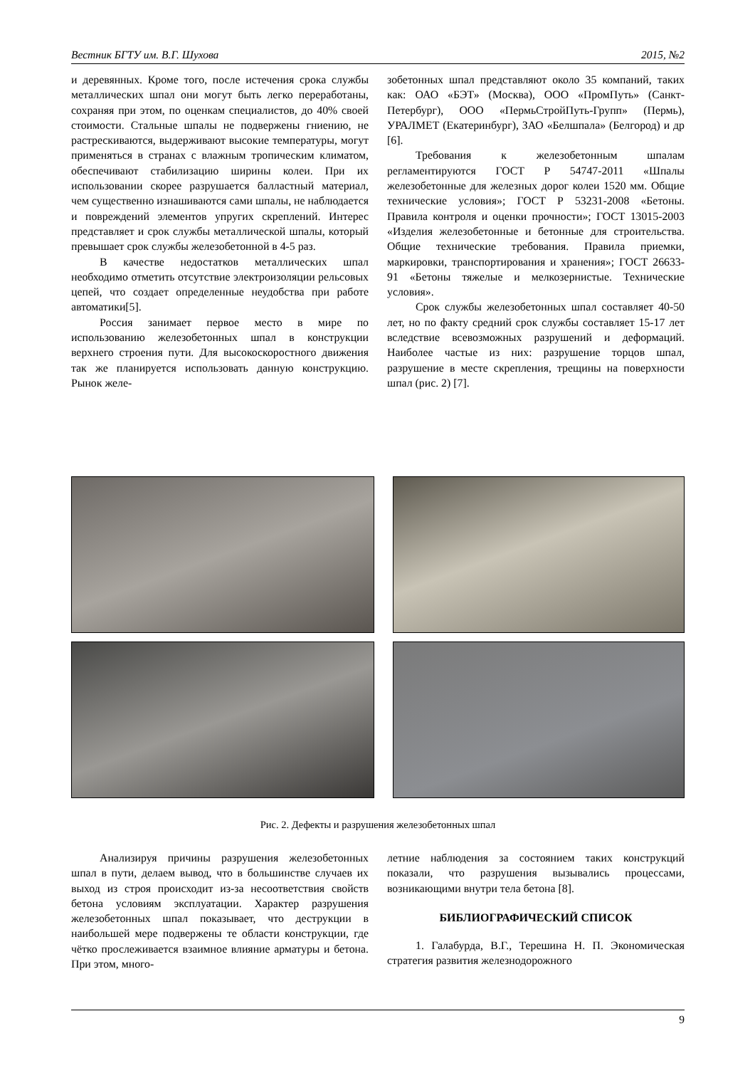Вестник БГТУ им. В.Г. Шухова 2015, №2
и деревянных. Кроме того, после истечения срока службы металлических шпал они могут быть легко переработаны, сохраняя при этом, по оценкам специалистов, до 40% своей стоимости. Стальные шпалы не подвержены гниению, не растрескиваются, выдерживают высокие температуры, могут применяться в странах с влажным тропическим климатом, обеспечивают стабилизацию ширины колеи. При их использовании скорее разрушается балластный материал, чем существенно изнашиваются сами шпалы, не наблюдается и повреждений элементов упругих скреплений. Интерес представляет и срок службы металлической шпалы, который превышает срок службы железобетонной в 4-5 раз.
В качестве недостатков металлических шпал необходимо отметить отсутствие электроизоляции рельсовых цепей, что создает определенные неудобства при работе автоматики[5].
Россия занимает первое место в мире по использованию железобетонных шпал в конструкции верхнего строения пути. Для высокоскоростного движения так же планируется использовать данную конструкцию. Рынок желе-
зобетонных шпал представляют около 35 компаний, таких как: ОАО «БЭТ» (Москва), ООО «ПромПуть» (Санкт-Петербург), ООО «ПермьСтройПуть-Групп» (Пермь), УРАЛМЕТ (Екатеринбург), ЗАО «Белшпала» (Белгород) и др [6].
Требования к железобетонным шпалам регламентируются ГОСТ Р 54747-2011 «Шпалы железобетонные для железных дорог колеи 1520 мм. Общие технические условия»; ГОСТ Р 53231-2008 «Бетоны. Правила контроля и оценки прочности»; ГОСТ 13015-2003 «Изделия железобетонные и бетонные для строительства. Общие технические требования. Правила приемки, маркировки, транспортирования и хранения»; ГОСТ 26633-91 «Бетоны тяжелые и мелкозернистые. Технические условия».
Срок службы железобетонных шпал составляет 40-50 лет, но по факту средний срок службы составляет 15-17 лет вследствие всевозможных разрушений и деформаций. Наиболее частые из них: разрушение торцов шпал, разрушение в месте скрепления, трещины на поверхности шпал (рис. 2) [7].
Рис. 2. Дефекты и разрушения железобетонных шпал
Анализируя причины разрушения железобетонных шпал в пути, делаем вывод, что в большинстве случаев их выход из строя происходит из-за несоответствия свойств бетона условиям эксплуатации. Характер разрушения железобетонных шпал показывает, что деструкции в наибольшей мере подвержены те области конструкции, где чётко прослеживается взаимное влияние арматуры и бетона. При этом, много-
летние наблюдения за состоянием таких конструкций показали, что разрушения вызывались процессами, возникающими внутри тела бетона [8].
БИБЛИОГРАФИЧЕСКИЙ СПИСОК
1. Галабурда, В.Г., Терешина Н. П. Экономическая стратегия развития железнодорожного
9